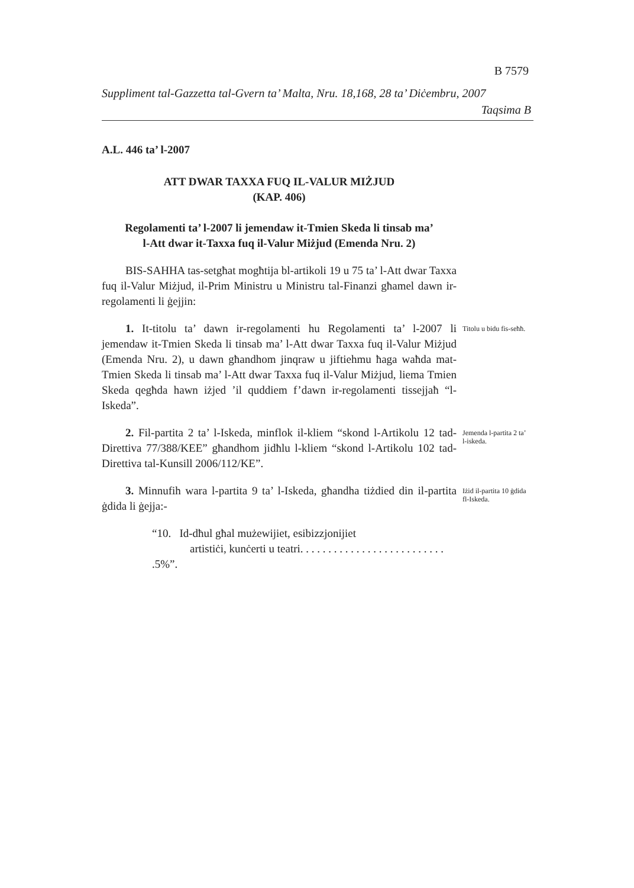B 7579
Suppliment tal-Gazzetta tal-Gvern ta’ Malta, Nru. 18,168, 28 ta’ Diċembru, 2007
Taqsima B
A.L. 446 ta’ l-2007
ATT DWAR TAXXA FUQ IL-VALUR MIŻJUD
(KAP. 406)
Regolamenti ta’ l-2007 li jemendaw it-Tmien Skeda li tinsab ma’
l-Att dwar it-Taxxa fuq il-Valur Miżjud (Emenda Nru. 2)
BIS-SAHHA tas-setgħat mogħtija bl-artikoli 19 u 75 ta’ l-Att dwar Taxxa fuq il-Valur Miżjud, il-Prim Ministru u Ministru tal-Finanzi għamel dawn ir-regolamenti li ġejjin:
1. It-titolu ta’ dawn ir-regolamenti hu Regolamenti ta’ l-2007 li jemendaw it-Tmien Skeda li tinsab ma’ l-Att dwar Taxxa fuq il-Valur Miżjud (Emenda Nru. 2), u dawn għandhom jinqraw u jiftiehmu ħaga waħda mat-Tmien Skeda li tinsab ma’ l-Att dwar Taxxa fuq il-Valur Miżjud, liema Tmien Skeda qegħda hawn iżjed ’il quddiem f’dawn ir-regolamenti tissejjaħ “l-Iskeda”.
Titolu u bidu fis-seħħ.
2. Fil-partita 2 ta’ l-Iskeda, minflok il-kliem “skond l-Artikolu 12 tad-Direttiva 77/388/KEE” għandhom jidħlu l-kliem “skond l-Artikolu 102 tad-Direttiva tal-Kunsill 2006/112/KE”.
Jemenda l-partita 2 ta’ l-iskeda.
3. Minnufih wara l-partita 9 ta’ l-Iskeda, għandha tiżdied din il-partita ġdida li ġejja:-
Iżid il-partita 10 ġdida fl-Iskeda.
“10. Id-dħul għal mużewijiet, esibizzjonijiet
artistiċi, kunċerti u teatri. . . . . . . . . . . . . . . . . . . . . . . . . . .5%”.